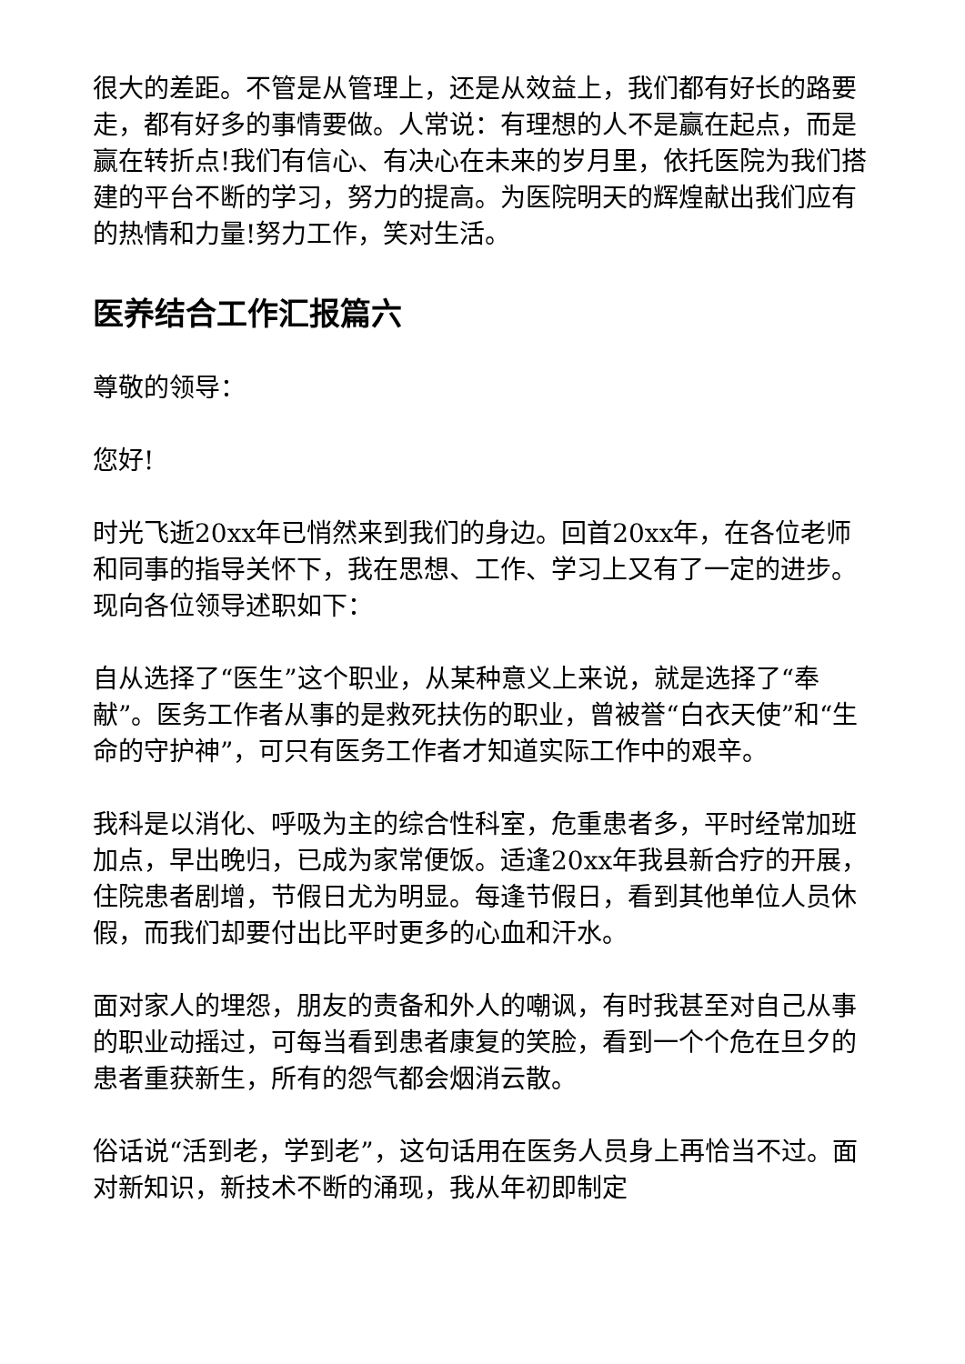很大的差距。不管是从管理上，还是从效益上，我们都有好长的路要走，都有好多的事情要做。人常说：有理想的人不是赢在起点，而是赢在转折点!我们有信心、有决心在未来的岁月里，依托医院为我们搭建的平台不断的学习，努力的提高。为医院明天的辉煌献出我们应有的热情和力量!努力工作，笑对生活。
医养结合工作汇报篇六
尊敬的领导：
您好!
时光飞逝20xx年已悄然来到我们的身边。回首20xx年，在各位老师和同事的指导关怀下，我在思想、工作、学习上又有了一定的进步。现向各位领导述职如下：
自从选择了“医生”这个职业，从某种意义上来说，就是选择了“奉献”。医务工作者从事的是救死扶伤的职业，曾被誉“白衣天使”和“生命的守护神”，可只有医务工作者才知道实际工作中的艰辛。
我科是以消化、呼吸为主的综合性科室，危重患者多，平时经常加班加点，早出晚归，已成为家常便饭。适逢20xx年我县新合疗的开展，住院患者剧增，节假日尤为明显。每逢节假日，看到其他单位人员休假，而我们却要付出比平时更多的心血和汗水。
面对家人的埋怨，朋友的责备和外人的嘲讽，有时我甚至对自己从事的职业动摇过，可每当看到患者康复的笑脸，看到一个个危在旦夕的患者重获新生，所有的怨气都会烟消云散。
俗话说“活到老，学到老”，这句话用在医务人员身上再恰当不过。面对新知识，新技术不断的涌现，我从年初即制定